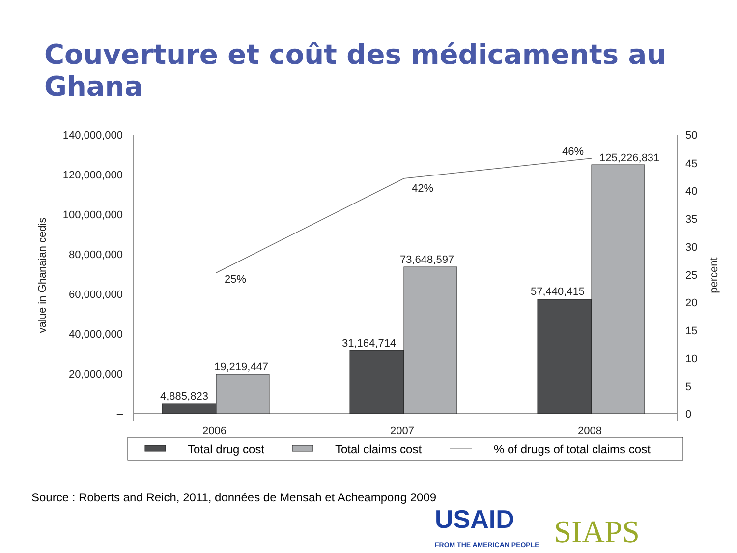Couverture et coût des médicaments au Ghana
140,000,000
120,000,000
100,000,000
80,000,000
60,000,000
40,000,000
20,000,000
–
50
45
40
35
30
25
20
15
10
5
0
value in Ghanaian cedis
percent
4,885,823
19,219,447
31,164,714
73,648,597
57,440,415
125,226,831
25%
42%
46%
2006
2007
2008
Total drug cost
Total claims cost
% of drugs of total claims cost
Source : Roberts and Reich, 2011, données de Mensah et Acheampong 2009
USAID
FROM THE AMERICAN PEOPLE
SIAPS